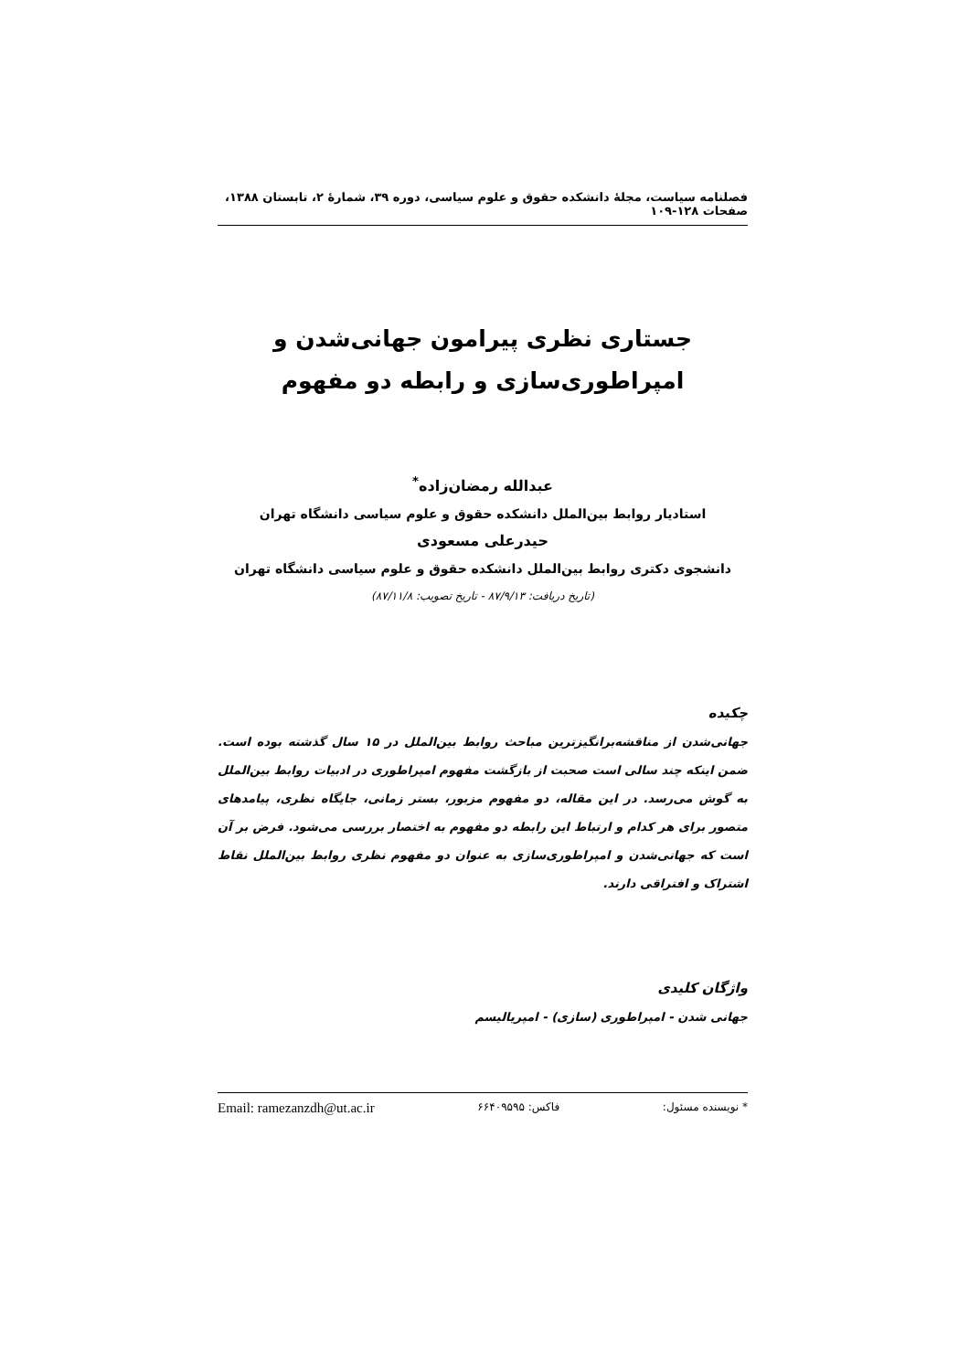فصلنامه سیاست، مجلهٔ دانشکده حقوق و علوم سیاسی، دوره ۳۹، شمارهٔ ۲، تابستان ۱۳۸۸، صفحات ۱۲۸-۱۰۹
جستاری نظری پیرامون جهانی‌شدن و
امپراطوری‌سازی و رابطه دو مفهوم
عبدالله رمضان‌زاده<sup>*</sup>
استادیار روابط بین‌الملل دانشکده حقوق و علوم سیاسی دانشگاه تهران
حیدرعلی مسعودی
دانشجوی دکتری روابط بین‌الملل دانشکده حقوق و علوم سیاسی دانشگاه تهران
(تاریخ دریافت: ۸۷/۹/۱۳ - تاریخ تصویب: ۸۷/۱۱/۸)
چکیده
جهانی‌شدن از مناقشه‌برانگیزترین مباحث روابط بین‌الملل در ۱۵ سال گذشته بوده است. ضمن اینکه چند سالی است صحبت از بازگشت مفهوم امپراطوری در ادبیات روابط بین‌الملل به گوش می‌رسد. در این مقاله، دو مفهوم مزبور، بستر زمانی، جایگاه نظری، پیامدهای متصور برای هر کدام و ارتباط این رابطه دو مفهوم به اختصار بررسی می‌شود. فرض بر آن است که جهانی‌شدن و امپراطوری‌سازی به عنوان دو مفهوم نظری روابط بین‌الملل نقاط اشتراک و افتراقی دارند.
واژگان کلیدی
جهانی شدن - امپراطوری (سازی) - امپریالیسم
* نویسنده مسئول: فاکس: ۶۶۴۰۹۵۹۵ Email: ramezanzdh@ut.ac.ir